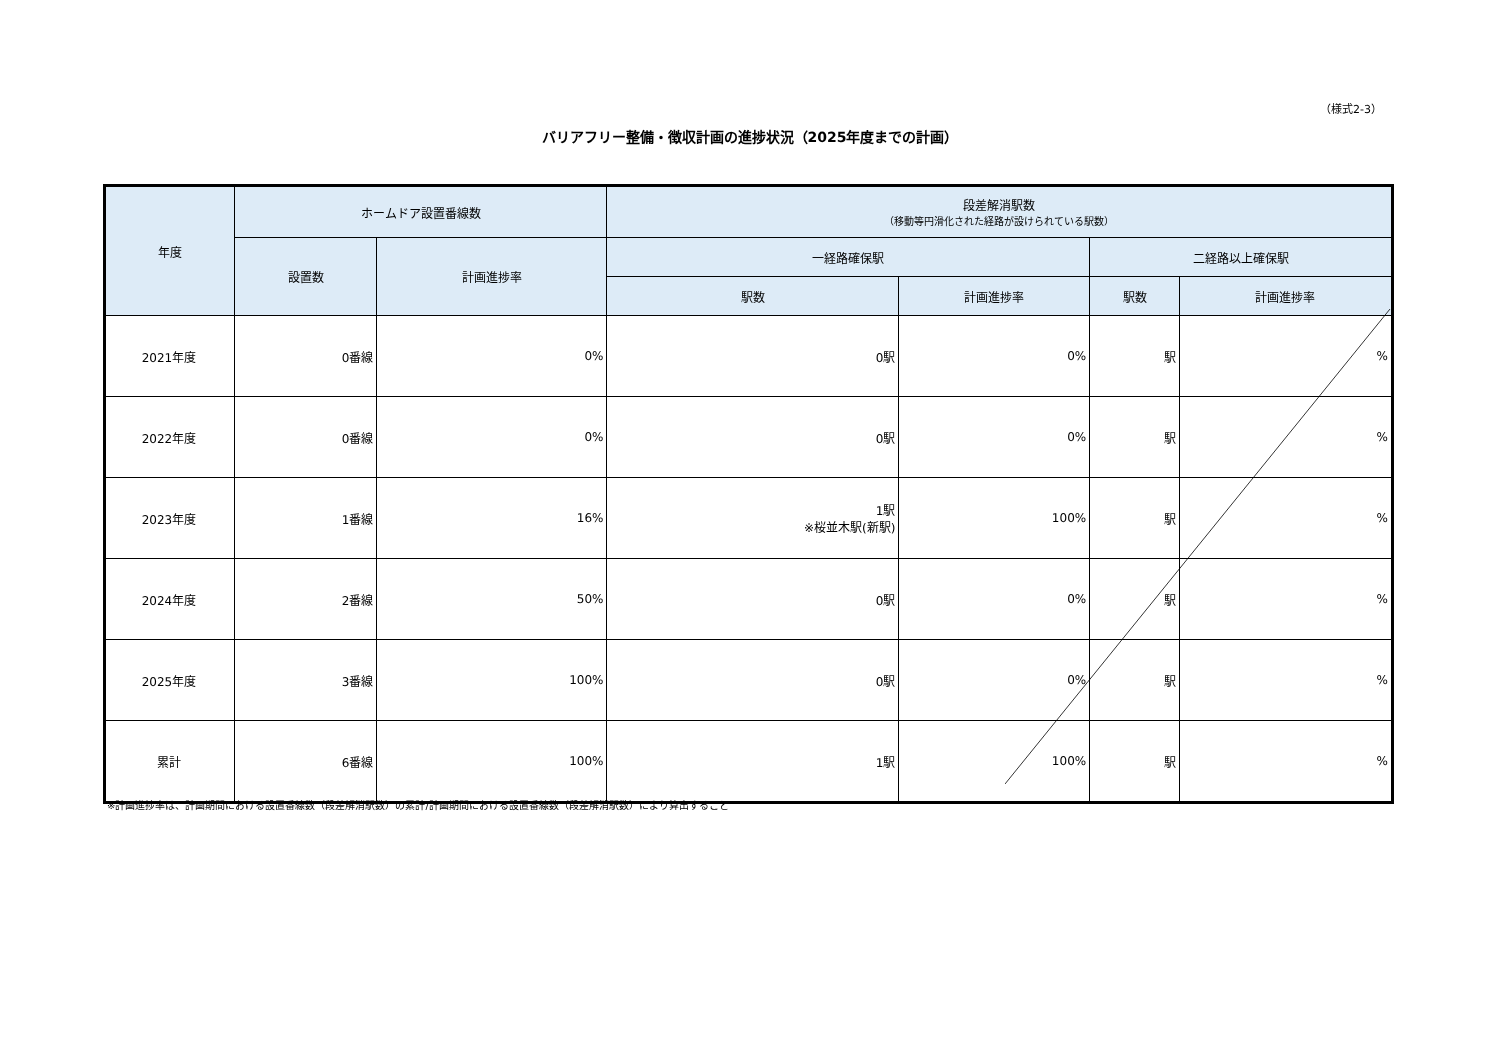（様式2-3）
バリアフリー整備・徴収計画の進捗状況（2025年度までの計画）
| 年度 | ホームドア設置番線数 | | 段差解消駅数 （移動等円滑化された経路が設けられている駅数） | | | |
| --- | --- | --- | --- | --- | --- | --- |
| | 設置数 | 計画進捗率 | 一経路確保駅 | | 二経路以上確保駅 | |
| | | | 駅数 | 計画進捗率 | 駅数 | 計画進捗率 |
| 2021年度 | 0番線 | 0% | 0駅 | 0% | 駅 | % |
| 2022年度 | 0番線 | 0% | 0駅 | 0% | 駅 | % |
| 2023年度 | 1番線 | 16% | 1駅 ※桜並木駅(新駅) | 100% | 駅 | % |
| 2024年度 | 2番線 | 50% | 0駅 | 0% | 駅 | % |
| 2025年度 | 3番線 | 100% | 0駅 | 0% | 駅 | % |
| 累計 | 6番線 | 100% | 1駅 | 100% | 駅 | % |
※計画進捗率は、計画期間における設置番線数（段差解消駅数）の累計/計画期間における設置番線数（段差解消駅数）により算出すること